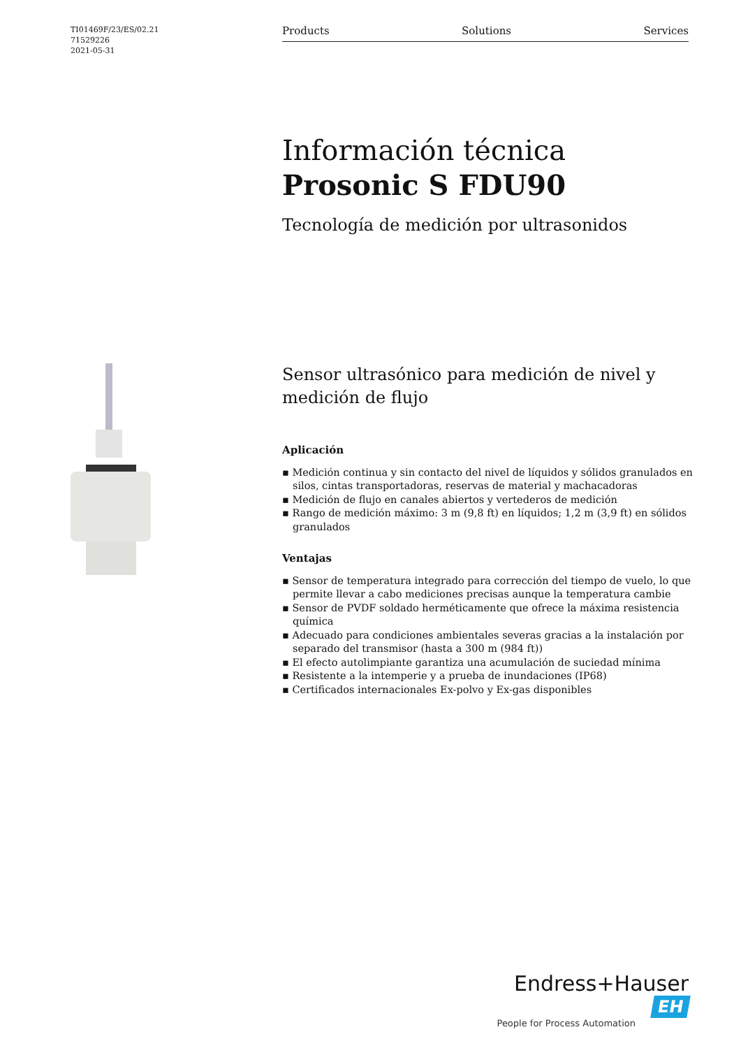TI01469F/23/ES/02.21
71529226
2021-05-31
Products Solutions Services
Información técnica
Prosonic S FDU90
Tecnología de medición por ultrasonidos
Sensor ultrasónico para medición de nivel y medición de flujo
Aplicación
▪ Medición continua y sin contacto del nivel de líquidos y sólidos granulados en silos, cintas transportadoras, reservas de material y machacadoras
▪ Medición de flujo en canales abiertos y vertederos de medición
▪ Rango de medición máximo: 3 m (9,8 ft) en líquidos; 1,2 m (3,9 ft) en sólidos granulados
Ventajas
▪ Sensor de temperatura integrado para corrección del tiempo de vuelo, lo que permite llevar a cabo mediciones precisas aunque la temperatura cambie
▪ Sensor de PVDF soldado herméticamente que ofrece la máxima resistencia química
▪ Adecuado para condiciones ambientales severas gracias a la instalación por separado del transmisor (hasta a 300 m (984 ft))
▪ El efecto autolimpiante garantiza una acumulación de suciedad mínima
▪ Resistente a la intemperie y a prueba de inundaciones (IP68)
▪ Certificados internacionales Ex-polvo y Ex-gas disponibles
Endress+Hauser EH
People for Process Automation